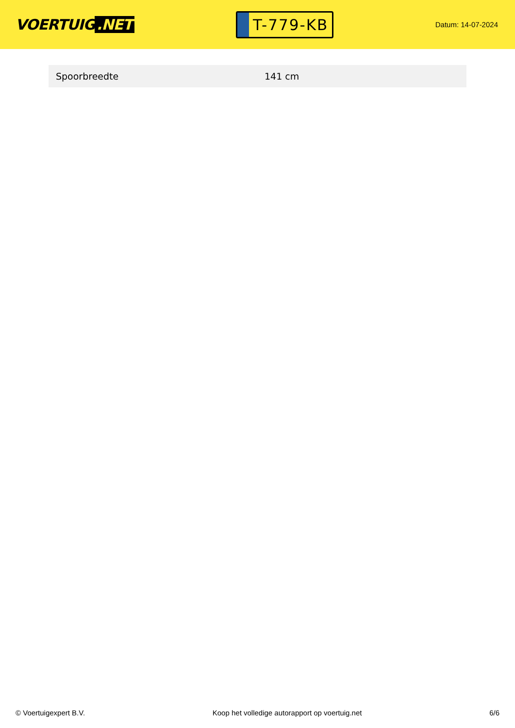VOERTUIG.NET
T-779-KB
Datum: 14-07-2024
| Spoorbreedte | 141 cm |
© Voertuigexpert B.V. Koop het volledige autorapport op voertuig.net 6/6